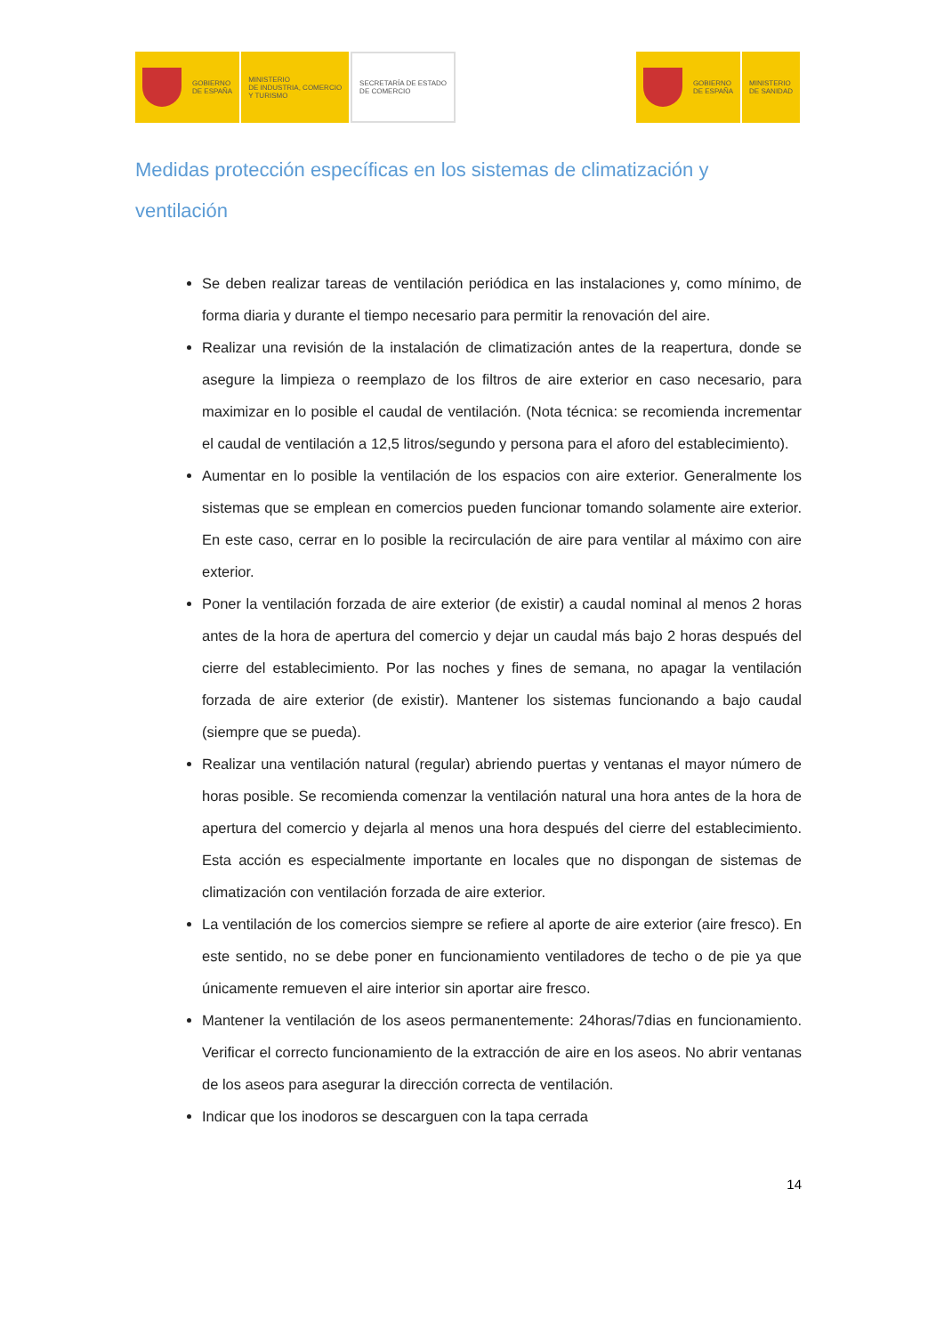GOBIERNO
DE ESPAÑA
MINISTERIO
DE INDUSTRIA, COMERCIO
Y TURISMO
SECRETARÍA DE ESTADO
DE COMERCIO
GOBIERNO
DE ESPAÑA
MINISTERIO
DE SANIDAD
Medidas protección específicas en los sistemas de climatización y ventilación
Se deben realizar tareas de ventilación periódica en las instalaciones y, como mínimo, de forma diaria y durante el tiempo necesario para permitir la renovación del aire.
Realizar una revisión de la instalación de climatización antes de la reapertura, donde se asegure la limpieza o reemplazo de los filtros de aire exterior en caso necesario, para maximizar en lo posible el caudal de ventilación. (Nota técnica: se recomienda incrementar el caudal de ventilación a 12,5 litros/segundo y persona para el aforo del establecimiento).
Aumentar en lo posible la ventilación de los espacios con aire exterior. Generalmente los sistemas que se emplean en comercios pueden funcionar tomando solamente aire exterior. En este caso, cerrar en lo posible la recirculación de aire para ventilar al máximo con aire exterior.
Poner la ventilación forzada de aire exterior (de existir) a caudal nominal al menos 2 horas antes de la hora de apertura del comercio y dejar un caudal más bajo 2 horas después del cierre del establecimiento. Por las noches y fines de semana, no apagar la ventilación forzada de aire exterior (de existir). Mantener los sistemas funcionando a bajo caudal (siempre que se pueda).
Realizar una ventilación natural (regular) abriendo puertas y ventanas el mayor número de horas posible. Se recomienda comenzar la ventilación natural una hora antes de la hora de apertura del comercio y dejarla al menos una hora después del cierre del establecimiento. Esta acción es especialmente importante en locales que no dispongan de sistemas de climatización con ventilación forzada de aire exterior.
La ventilación de los comercios siempre se refiere al aporte de aire exterior (aire fresco). En este sentido, no se debe poner en funcionamiento ventiladores de techo o de pie ya que únicamente remueven el aire interior sin aportar aire fresco.
Mantener la ventilación de los aseos permanentemente: 24horas/7dias en funcionamiento. Verificar el correcto funcionamiento de la extracción de aire en los aseos. No abrir ventanas de los aseos para asegurar la dirección correcta de ventilación.
Indicar que los inodoros se descarguen con la tapa cerrada
14